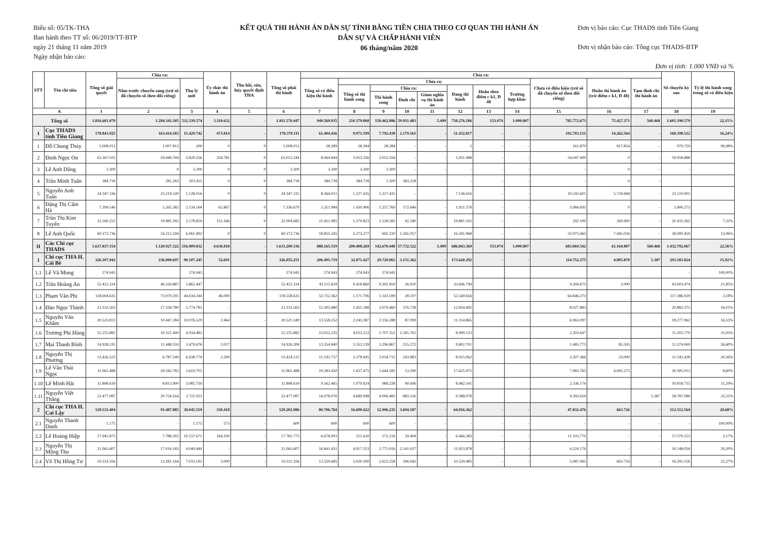Biểu số: 05/TK-THA
Ban hành theo TT số: 06/2019/TT-BTP
ngày 21 tháng 11 năm 2019
Ngày nhận báo cáo:
KẾT QUẢ THI HÀNH ÁN DÂN SỰ TÍNH BẰNG TIỀN CHIA THEO CƠ QUAN THI HÀNH ÁN
DÂN SỰ VÀ CHẤP HÀNH VIÊN
06 tháng/năm 2020
Đơn vị báo cáo: Cục THADS tỉnh Tiền Giang
Đơn vị nhận báo cáo: Tổng cục THADS-BTP
Đơn vị tính: 1.000 VNĐ và %
| STT | Tên chỉ tiêu | Tổng số giải quyết | Chia ra: | | Ủy thác thi hành án | Thu hồi, sửa, hủy quyết định THA | Tổng số phải thi hành | Chia ra: | | | | | | | | | | | Số chuyển kỳ sau | Tỷ lệ thi hành xong trong số có điều kiện |
| --- | --- | --- | --- | --- | --- | --- | --- | --- | --- | --- | --- | --- | --- | --- | --- | --- | --- | --- | --- | --- |
| | | | Năm trước chuyển sang (trừ số đã chuyển sổ theo dõi riêng) | Thụ lý mới | | | | Tổng số có điều kiện thi hành | Chia ra: | | | | | | | Chưa có điều kiện (trừ số đã chuyển sổ theo dõi riêng) | Hoãn thi hành án (trừ điểm c k1, Đ 48) | Tạm đình chỉ thi hành án | | |
| | | | | | | | | | Tổng số thi hành xong | Chia ra: | | | Đang thi hành | Hoãn theo điểm c k1, Đ 48 | Trường hợp khác | | | | | |
| | | | | | | | | | | Thi hành xong | Đình chỉ | Giảm nghĩa vụ thi hành án | | | | | | | | |
| A | | 1 | 2 | 3 | 4 | 5 | 6 | 7 | 8 | 9 | 10 | 11 | 12 | 13 | 14 | 15 | 16 | 17 | 18 | 19 |
| Tổng số | | 1.816.681.079 | 1.284.341.505 | 532.339.574 | 5.110.632 | - | 1.811.570.447 | 949.569.935 | 210.379.868 | 150.462.886 | 59.911.483 | 5.499 | 738.276.186 | 153.074 | 1.000.807 | 785.772.673 | 75.427.371 | 560.468 | 1.601.190.579 | 22,15% |
| I | Cục THADS tỉnh Tiền Giang | 178.843.925 | 163.414.183 | 15.429.742 | 473.814 | - | 178.370.111 | 61.404.416 | 9.971.599 | 7.792.438 | 2.179.161 | - | 51.432.817 | - | - | 102.703.131 | 14.262.564 | - | 168.398.512 | 16,24% |
| 1 | Đỗ Chung Thủy | 1.008.013 | 1.007.813 | 200 | 0 | 0 | 1.008.013 | 28.289 | 28.284 | 28.284 | - | - | 5 | - | - | 161.870 | 817.854 | - | 979.729 | 99,98% |
| 2 | Đinh Ngọc On | 63.267.025 | 59.446.769 | 3.820.256 | 254.781 | 0 | 63.012.244 | 8.964.844 | 3.053.356 | 3.053.356 | - | - | 5.911.488 | - | - | 54.047.400 | 0 | - | 59.958.888 | |
| 3 | Lê Anh Dũng | 3.300 | 0 | 3.300 | 0 | 0 | 3.300 | 3.300 | 3.300 | 3.300 | - | - | - | - | - | - | 0 | - | - | |
| 4 | Trần Minh Tuấn | 384.718 | 281.263 | 103.455 | 0 | 0 | 384.718 | 384.718 | 384.718 | 1.500 | 383.218 | - | - | - | - | - | 0 | - | | |
| 5 | Nguyễn Anh Tuấn | 24.347.336 | 23.219.320 | 1.128.016 | 0 | 0 | 24.347.335 | 8.364.051 | 1.227.435 | 1.227.435 | - | - | 7.136.616 | - | - | 10.243.601 | 5.739.684 | - | 23.119.901 | |
| 6 | Đặng Thị Cẩm Hà | 7.399.546 | 5.265.382 | 2.134.164 | 62.867 | 0 | 7.336.679 | 3.351.984 | 1.430.406 | 1.257.760 | 172.646 | - | 1.921.578 | - | - | 3.984.695 | 0 | - | 5.906.273 | |
| 7 | Trần Thị Kim Tuyến | 22.160.251 | 19.981.392 | 2.178.859 | 155.166 | 0 | 22.004.685 | 21.451.985 | 1.570.823 | 1.528.583 | 42.240 | - | 19.881.162 | - | - | 292.100 | 260.600 | - | 20.433.262 | 7,32% |
| 8 | Lê Anh Quốc | 60.273.736 | 54.212.244 | 6.061.492 | 0 | 0 | 60.273.736 | 18.855.245 | 2.273.277 | 692.220 | 1.581.057 | - | 16.581.968 | - | - | 33.973.465 | 7.445.026 | - | 58.000.459 | 12,06% |
| II | Các Chi cục THADS | 1.637.837.154 | 1.120.927.322 | 516.909.832 | 4.636.818 | - | 1.633.200.336 | 888.165.519 | 200.408.269 | 142.670.448 | 57.732.322 | 5.499 | 686.843.369 | 153.074 | 1.000.807 | 683.069.542 | 61.164.807 | 560.468 | 1.432.792.067 | 22,56% |
| 1 | Chi cục THA H. Cái Bè | 326.107.942 | 236.000.697 | 90.107.245 | 52.691 | - | 326.055.251 | 206.491.719 | 32.871.427 | 29.720.065 | 3.151.362 | - | 173.620.292 | - | - | 114.752.275 | 4.805.870 | 5.387 | 293.183.824 | 15,92% |
| 1.1 | Lê Vă Mong | 274.943 | | 274.943 | | | 274.943 | 274.943 | 274.943 | 274.943 | | | | | | | | | - | 100,00% |
| 1.2 | Trần Hoàng An | 52.422.334 | 46.556.887 | 5.865.447 | | | 52.422.334 | 43.115.659 | 9.418.860 | 9.391.950 | 26.910 | | 33.696.799 | | | 9.304.675 | 2.000 | | 43.003.474 | 21,85% |
| 1.3 | Phạm Văn Phi | 118.604.635 | 73.970.391 | 44.634.244 | 46.000 | | 118.558.635 | 53.712.362 | 1.171.706 | 1.143.599 | 28.107 | | 52.540.656 | | | 64.846.273 | | | 117.386.929 | 2,18% |
| 1.4 | Đào Ngọc Thành | 23.333.563 | 17.558.780 | 5.774.783 | - | | 23.333.563 | 15.305.680 | 2.451.188 | 2.074.460 | 376.728 | | 12.854.492 | | | 8.027.883 | | | 20.882.375 | 16,01% |
| 1.5 | Nguyễn Văn Khâm | 20.523.813 | 10.447.284 | 10.076.529 | 2.464 | - | 20.521.349 | 13.558.252 | 2.243.387 | 2.156.288 | 87.099 | | 11.314.865 | | | 6.963.097 | | | 18.277.962 | 16,55% |
| 1.6 | Trương Phi Hùng | 15.255.882 | 10.321.400 | 4.934.482 | | | 15.255.882 | 13.052.235 | 4.053.112 | 2.707.351 | 1.345.761 | | 8.999.123 | | | 2.203.647 | | | 11.202.770 | 31,05% |
| 1.7 | Mai Thanh Bình | 14.928.235 | 11.448.559 | 3.479.676 | 2.027 | | 14.926.208 | 13.354.840 | 3.552.139 | 3.296.867 | 255.272 | | 9.802.701 | | | 1.485.773 | 85.595 | | 11.374.069 | 26,60% |
| 1.8 | Nguyễn Thị Phương | 13.426.323 | 6.787.549 | 6.638.774 | 2.200 | | 13.424.123 | 11.193.757 | 2.278.695 | 2.034.712 | 243.983 | | 8.915.062 | | | 2.207.366 | 23.000 | | 11.145.428 | 20,36% |
| 1.9 | Lê Văn Thái Ngọc | 31.962.488 | 29.342.783 | 2.619.705 | | | 31.962.488 | 19.283.450 | 1.657.475 | 1.644.185 | 13.290 | | 17.625.975 | | | 7.983.763 | 4.695.275 | | 30.305.013 | 8,60% |
| 1.10 | Lê Minh Hải | 11.898.639 | 8.812.900 | 3.085.739 | | | 11.898.639 | 9.562.465 | 1.079.924 | 989.228 | 90.696 | | 8.482.541 | | | 2.336.174 | | | 10.818.715 | 11,29% |
| 1.11 | Nguyễn Việt Thắng | 23.477.087 | 20.754.164 | 2.722.923 | | | 23.477.087 | 14.078.076 | 4.689.998 | 4.006.482 | 683.516 | | 9.388.078 | | | 9.393.624 | | 5.387 | 18.787.089 | 33,31% |
| 2 | Chi cục THA H. Cai Lậy | 129.533.404 | 91.487.885 | 38.045.519 | 330.418 | - | 129.202.986 | 80.706.784 | 16.690.422 | 12.996.235 | 3.694.187 | - | 64.016.362 | - | - | 47.832.476 | 663.726 | - | 112.512.564 | 20,68% |
| 2.1 | Nguyễn Thanh Danh | 1.175 | - | 1.175 | 575 | - | 600 | 600 | 600 | 600 | - | - | - | - | - | - | - | - | - | 100,00% |
| 2.2 | Lê Hoàng Hiệp | 17.945.873 | 7.788.202 | 10.157.671 | 164.100 | - | 17.781.773 | 6.678.003 | 211.620 | 172.216 | 39.404 | - | 6.466.383 | - | - | 11.103.770 | - | - | 17.570.153 | 3,17% |
| 2.3 | Nguyễn Thị Mộng Thu | 21.065.607 | 17.016.163 | 4.049.444 | - | - | 21.065.607 | 16.841.431 | 4.917.553 | 2.775.916 | 2.141.637 | - | 11.923.878 | - | - | 4.224.176 | - | - | 16.148.054 | 29,20% |
| 2.4 | Võ Thị Hồng Tư | 19.314.356 | 12.281.164 | 7.033.192 | 3.000 | - | 19.311.356 | 13.559.685 | 3.020.200 | 2.623.258 | 396.942 | - | 10.539.485 | - | - | 5.087.945 | 663.726 | - | 16.291.156 | 22,27% |